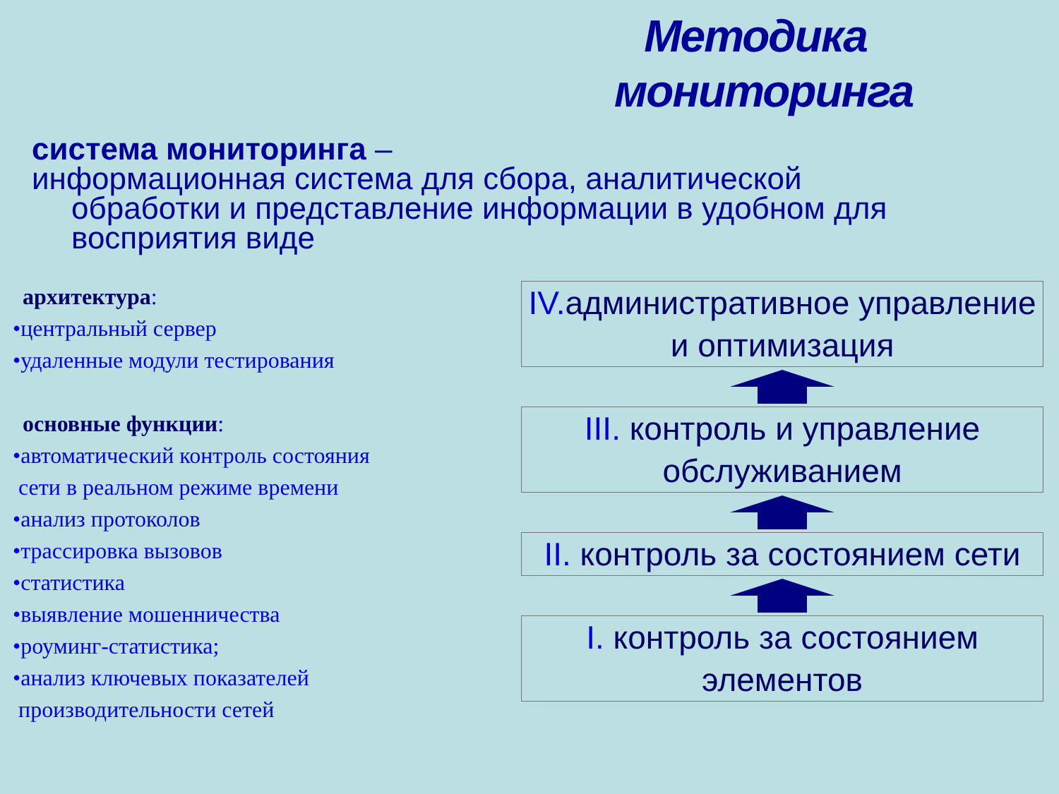Методика мониторинга
система мониторинга –
информационная система для сбора, аналитической
обработки и представление информации в удобном для восприятия виде
архитектура:
•центральный сервер
•удаленные модули тестирования
основные функции:
•автоматический контроль состояния
сети в реальном режиме времени
•анализ протоколов
•трассировка вызовов
•статистика
•выявление мошенничества
•роуминг-статистика;
•анализ ключевых показателей
производительности сетей
IV. административное управление и оптимизация
III. контроль и управление обслуживанием
II. контроль за состоянием сети
I. контроль за состоянием элементов